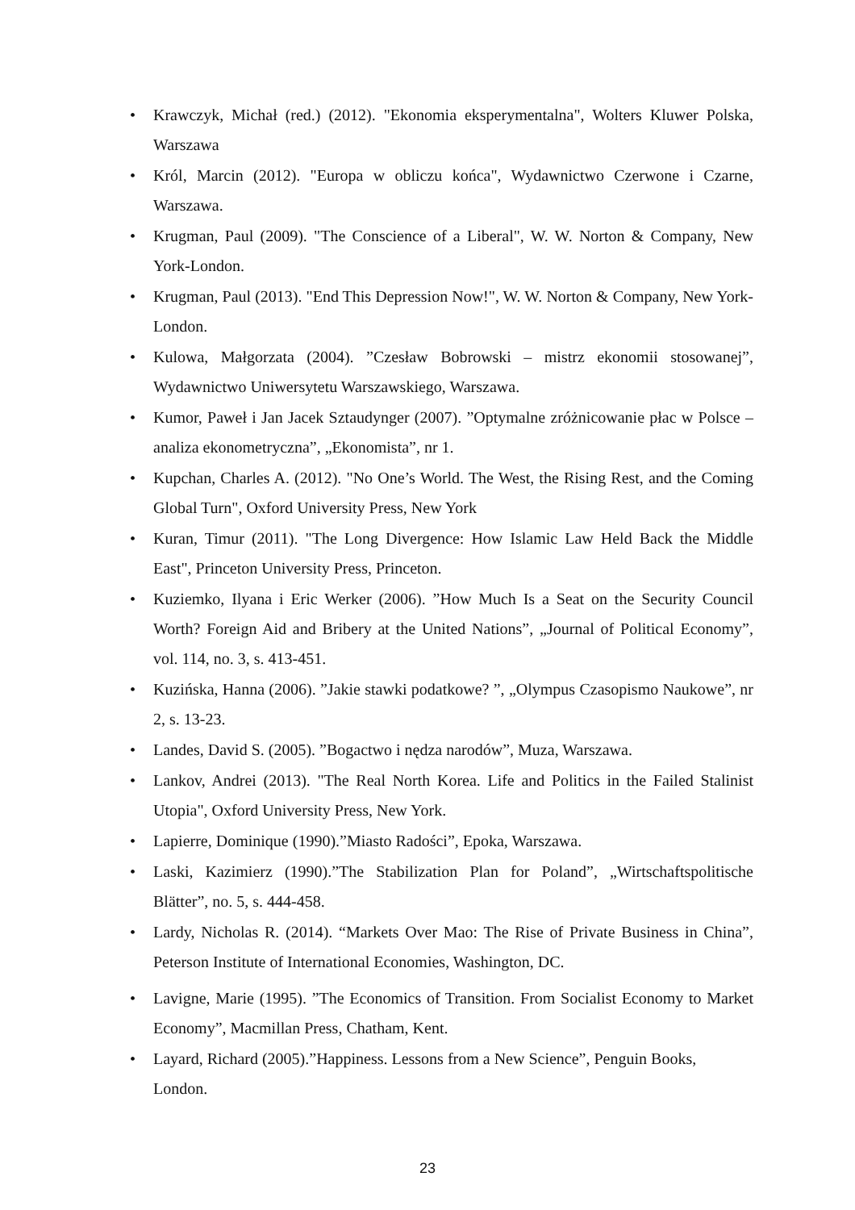• Krawczyk, Michał (red.) (2012). "Ekonomia eksperymentalna", Wolters Kluwer Polska, Warszawa
• Król, Marcin (2012). "Europa w obliczu końca", Wydawnictwo Czerwone i Czarne, Warszawa.
• Krugman, Paul (2009). "The Conscience of a Liberal", W. W. Norton & Company, New York-London.
• Krugman, Paul (2013). "End This Depression Now!", W. W. Norton & Company, New York-London.
• Kulowa, Małgorzata (2004). ”Czesław Bobrowski – mistrz ekonomii stosowanej”, Wydawnictwo Uniwersytetu Warszawskiego, Warszawa.
• Kumor, Paweł i Jan Jacek Sztaudynger (2007). ”Optymalne zróżnicowanie płac w Polsce – analiza ekonometryczna”, „Ekonomista”, nr 1.
• Kupchan, Charles A. (2012). "No One’s World. The West, the Rising Rest, and the Coming Global Turn", Oxford University Press, New York
• Kuran, Timur (2011). "The Long Divergence: How Islamic Law Held Back the Middle East", Princeton University Press, Princeton.
• Kuziemko, Ilyana i Eric Werker (2006). ”How Much Is a Seat on the Security Council Worth? Foreign Aid and Bribery at the United Nations”, „Journal of Political Economy”, vol. 114, no. 3, s. 413-451.
• Kuzińska, Hanna (2006). ”Jakie stawki podatkowe? ”, „Olympus Czasopismo Naukowe”, nr 2, s. 13-23.
• Landes, David S. (2005). ”Bogactwo i nędza narodów”, Muza, Warszawa.
• Lankov, Andrei (2013). "The Real North Korea. Life and Politics in the Failed Stalinist Utopia", Oxford University Press, New York.
• Lapierre, Dominique (1990).”Miasto Radości”, Epoka, Warszawa.
• Laski, Kazimierz (1990).”The Stabilization Plan for Poland”, „Wirtschaftspolitische Blätter”, no. 5, s. 444-458.
• Lardy, Nicholas R. (2014). “Markets Over Mao: The Rise of Private Business in China”, Peterson Institute of International Economies, Washington, DC.
• Lavigne, Marie (1995). ”The Economics of Transition. From Socialist Economy to Market Economy”, Macmillan Press, Chatham, Kent.
• Layard, Richard (2005).”Happiness. Lessons from a New Science”, Penguin Books, London.
23